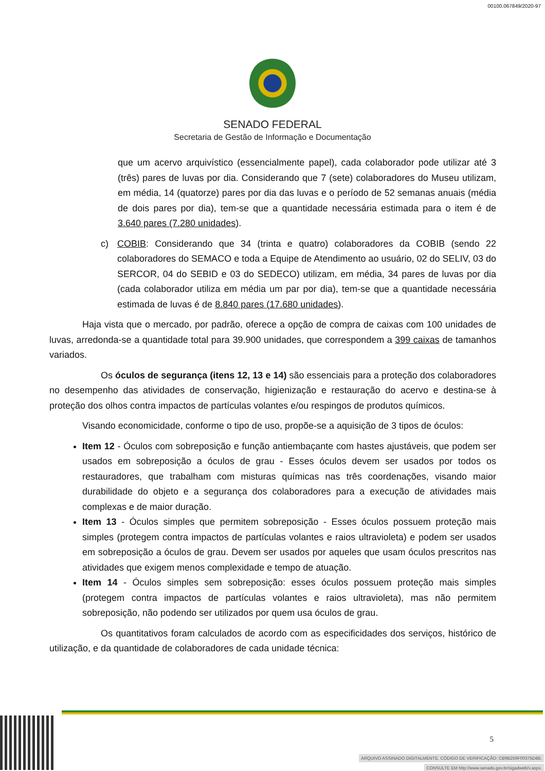00100.067849/2020-97
SENADO FEDERAL
Secretaria de Gestão de Informação e Documentação
que um acervo arquivístico (essencialmente papel), cada colaborador pode utilizar até 3 (três) pares de luvas por dia. Considerando que 7 (sete) colaboradores do Museu utilizam, em média, 14 (quatorze) pares por dia das luvas e o período de 52 semanas anuais (média de dois pares por dia), tem-se que a quantidade necessária estimada para o item é de 3.640 pares (7.280 unidades).
c) COBIB: Considerando que 34 (trinta e quatro) colaboradores da COBIB (sendo 22 colaboradores do SEMACO e toda a Equipe de Atendimento ao usuário, 02 do SELIV, 03 do SERCOR, 04 do SEBID e 03 do SEDECO) utilizam, em média, 34 pares de luvas por dia (cada colaborador utiliza em média um par por dia), tem-se que a quantidade necessária estimada de luvas é de 8.840 pares (17.680 unidades).
Haja vista que o mercado, por padrão, oferece a opção de compra de caixas com 100 unidades de luvas, arredonda-se a quantidade total para 39.900 unidades, que correspondem a 399 caixas de tamanhos variados.
Os óculos de segurança (itens 12, 13 e 14) são essenciais para a proteção dos colaboradores no desempenho das atividades de conservação, higienização e restauração do acervo e destina-se à proteção dos olhos contra impactos de partículas volantes e/ou respingos de produtos químicos.
Visando economicidade, conforme o tipo de uso, propõe-se a aquisição de 3 tipos de óculos:
Item 12 - Óculos com sobreposição e função antiembaçante com hastes ajustáveis, que podem ser usados em sobreposição a óculos de grau - Esses óculos devem ser usados por todos os restauradores, que trabalham com misturas químicas nas três coordenações, visando maior durabilidade do objeto e a segurança dos colaboradores para a execução de atividades mais complexas e de maior duração.
Item 13 - Óculos simples que permitem sobreposição - Esses óculos possuem proteção mais simples (protegem contra impactos de partículas volantes e raios ultravioleta) e podem ser usados em sobreposição a óculos de grau. Devem ser usados por aqueles que usam óculos prescritos nas atividades que exigem menos complexidade e tempo de atuação.
Item 14 - Óculos simples sem sobreposição: esses óculos possuem proteção mais simples (protegem contra impactos de partículas volantes e raios ultravioleta), mas não permitem sobreposição, não podendo ser utilizados por quem usa óculos de grau.
Os quantitativos foram calculados de acordo com as especificidades dos serviços, histórico de utilização, e da quantidade de colaboradores de cada unidade técnica:
5
ARQUIVO ASSINADO DIGITALMENTE. CÓDIGO DE VERIFICAÇÃO: CB9B259F00375D8B.
CONSULTE EM http://www.senado.gov.br/sigadweb/v.aspx.